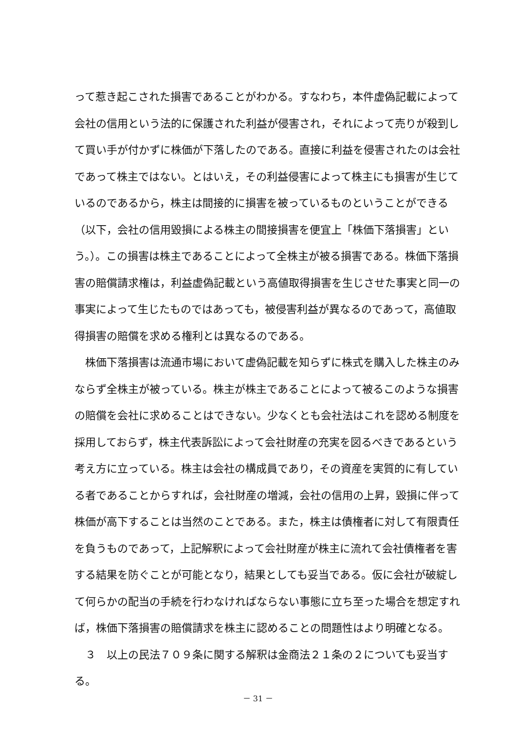って惹き起こされた損害であることがわかる。すなわち，本件虚偽記載によって会社の信用という法的に保護された利益が侵害され，それによって売りが殺到して買い手が付かずに株価が下落したのである。直接に利益を侵害されたのは会社であって株主ではない。とはいえ，その利益侵害によって株主にも損害が生じているのであるから，株主は間接的に損害を被っているものということができる（以下，会社の信用毀損による株主の間接損害を便宜上「株価下落損害」という。）。この損害は株主であることによって全株主が被る損害である。株価下落損害の賠償請求権は，利益虚偽記載という高値取得損害を生じさせた事実と同一の事実によって生じたものではあっても，被侵害利益が異なるのであって，高値取得損害の賠償を求める権利とは異なるのである。
株価下落損害は流通市場において虚偽記載を知らずに株式を購入した株主のみならず全株主が被っている。株主が株主であることによって被るこのような損害の賠償を会社に求めることはできない。少なくとも会社法はこれを認める制度を採用しておらず，株主代表訴訟によって会社財産の充実を図るべきであるという考え方に立っている。株主は会社の構成員であり，その資産を実質的に有している者であることからすれば，会社財産の増減，会社の信用の上昇，毀損に伴って株価が高下することは当然のことである。また，株主は債権者に対して有限責任を負うものであって，上記解釈によって会社財産が株主に流れて会社債権者を害する結果を防ぐことが可能となり，結果としても妥当である。仮に会社が破綻して何らかの配当の手続を行わなければならない事態に立ち至った場合を想定すれば，株価下落損害の賠償請求を株主に認めることの問題性はより明確となる。
３　以上の民法７０９条に関する解釈は金商法２１条の２についても妥当する。
－ 31 －